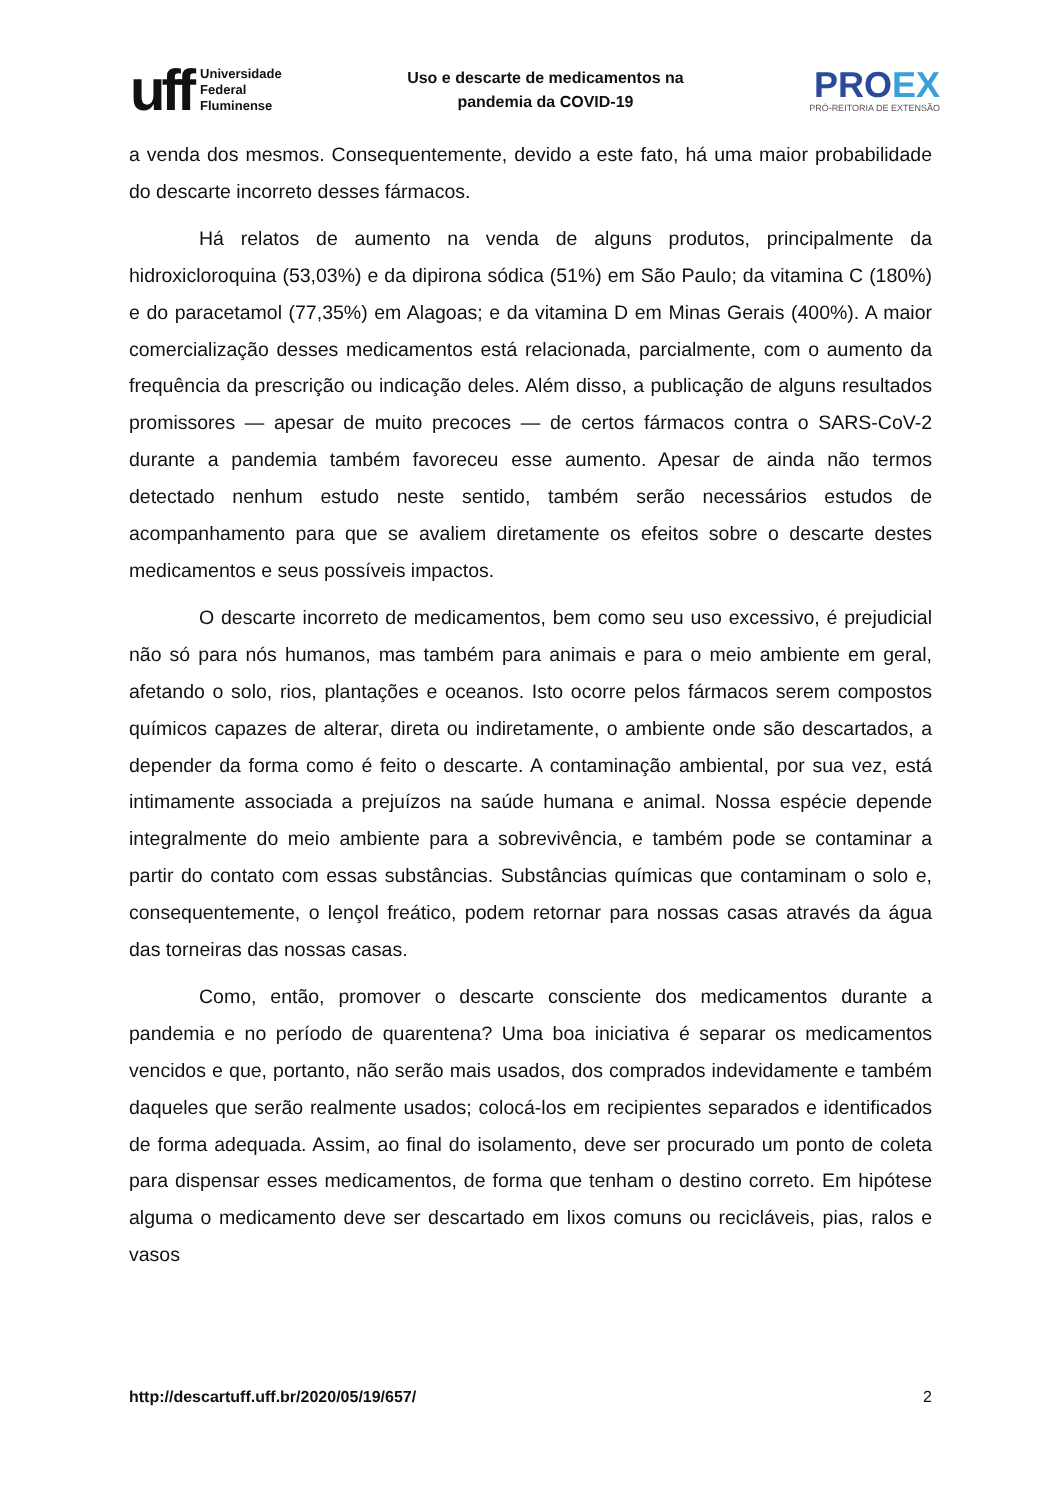uff
Universidade
Federal
Fluminense
Uso e descarte de medicamentos na
pandemia da COVID-19
PROEX
PRÓ-REITORIA DE EXTENSÃO
a venda dos mesmos. Consequentemente, devido a este fato, há uma maior probabilidade do descarte incorreto desses fármacos.
Há relatos de aumento na venda de alguns produtos, principalmente da hidroxicloroquina (53,03%) e da dipirona sódica (51%) em São Paulo; da vitamina C (180%) e do paracetamol (77,35%) em Alagoas; e da vitamina D em Minas Gerais (400%). A maior comercialização desses medicamentos está relacionada, parcialmente, com o aumento da frequência da prescrição ou indicação deles. Além disso, a publicação de alguns resultados promissores — apesar de muito precoces — de certos fármacos contra o SARS-CoV-2 durante a pandemia também favoreceu esse aumento. Apesar de ainda não termos detectado nenhum estudo neste sentido, também serão necessários estudos de acompanhamento para que se avaliem diretamente os efeitos sobre o descarte destes medicamentos e seus possíveis impactos.
O descarte incorreto de medicamentos, bem como seu uso excessivo, é prejudicial não só para nós humanos, mas também para animais e para o meio ambiente em geral, afetando o solo, rios, plantações e oceanos. Isto ocorre pelos fármacos serem compostos químicos capazes de alterar, direta ou indiretamente, o ambiente onde são descartados, a depender da forma como é feito o descarte. A contaminação ambiental, por sua vez, está intimamente associada a prejuízos na saúde humana e animal. Nossa espécie depende integralmente do meio ambiente para a sobrevivência, e também pode se contaminar a partir do contato com essas substâncias. Substâncias químicas que contaminam o solo e, consequentemente, o lençol freático, podem retornar para nossas casas através da água das torneiras das nossas casas.
Como, então, promover o descarte consciente dos medicamentos durante a pandemia e no período de quarentena? Uma boa iniciativa é separar os medicamentos vencidos e que, portanto, não serão mais usados, dos comprados indevidamente e também daqueles que serão realmente usados; colocá-los em recipientes separados e identificados de forma adequada. Assim, ao final do isolamento, deve ser procurado um ponto de coleta para dispensar esses medicamentos, de forma que tenham o destino correto. Em hipótese alguma o medicamento deve ser descartado em lixos comuns ou recicláveis, pias, ralos e vasos
http://descartuff.uff.br/2020/05/19/657/ 2